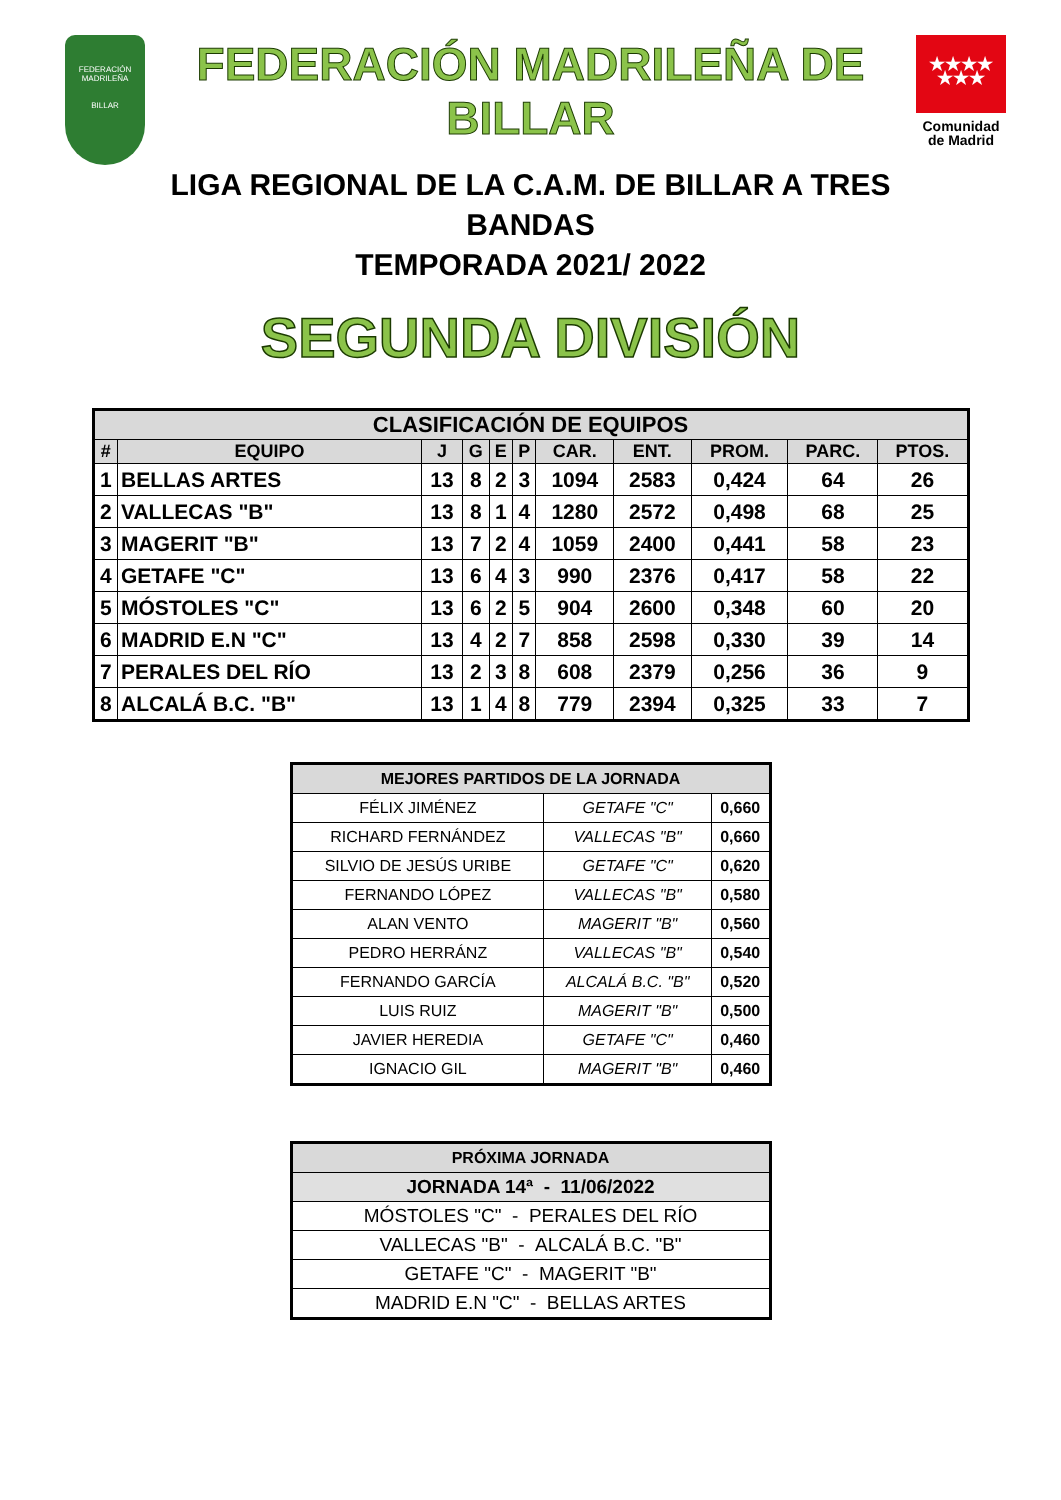FEDERACIÓN MADRILEÑA
BILLAR
FEDERACIÓN MADRILEÑA DE BILLAR
LIGA REGIONAL DE LA C.A.M. DE BILLAR A TRES BANDAS
TEMPORADA 2021/ 2022
★★★★
★★★
Comunidad
de Madrid
SEGUNDA DIVISIÓN
| CLASIFICACIÓN DE EQUIPOS | | | | | | | | | | |
| --- | --- | --- | --- | --- | --- | --- | --- | --- | --- | --- |
| # | EQUIPO | J | G | E | P | CAR. | ENT. | PROM. | PARC. | PTOS. |
| 1 | BELLAS ARTES | 13 | 8 | 2 | 3 | 1094 | 2583 | 0,424 | 64 | 26 |
| 2 | VALLECAS "B" | 13 | 8 | 1 | 4 | 1280 | 2572 | 0,498 | 68 | 25 |
| 3 | MAGERIT "B" | 13 | 7 | 2 | 4 | 1059 | 2400 | 0,441 | 58 | 23 |
| 4 | GETAFE "C" | 13 | 6 | 4 | 3 | 990 | 2376 | 0,417 | 58 | 22 |
| 5 | MÓSTOLES "C" | 13 | 6 | 2 | 5 | 904 | 2600 | 0,348 | 60 | 20 |
| 6 | MADRID E.N "C" | 13 | 4 | 2 | 7 | 858 | 2598 | 0,330 | 39 | 14 |
| 7 | PERALES DEL RÍO | 13 | 2 | 3 | 8 | 608 | 2379 | 0,256 | 36 | 9 |
| 8 | ALCALÁ B.C. "B" | 13 | 1 | 4 | 8 | 779 | 2394 | 0,325 | 33 | 7 |
| MEJORES PARTIDOS DE LA JORNADA | | |
| FÉLIX JIMÉNEZ | GETAFE "C" | 0,660 |
| RICHARD FERNÁNDEZ | VALLECAS "B" | 0,660 |
| SILVIO DE JESÚS URIBE | GETAFE "C" | 0,620 |
| FERNANDO LÓPEZ | VALLECAS "B" | 0,580 |
| ALAN VENTO | MAGERIT "B" | 0,560 |
| PEDRO HERRÁNZ | VALLECAS "B" | 0,540 |
| FERNANDO GARCÍA | ALCALÁ B.C. "B" | 0,520 |
| LUIS RUIZ | MAGERIT "B" | 0,500 |
| JAVIER HEREDIA | GETAFE "C" | 0,460 |
| IGNACIO GIL | MAGERIT "B" | 0,460 |
| PRÓXIMA JORNADA |
| JORNADA 14ª - 11/06/2022 |
| MÓSTOLES "C" - PERALES DEL RÍO |
| VALLECAS "B" - ALCALÁ B.C. "B" |
| GETAFE "C" - MAGERIT "B" |
| MADRID E.N "C" - BELLAS ARTES |